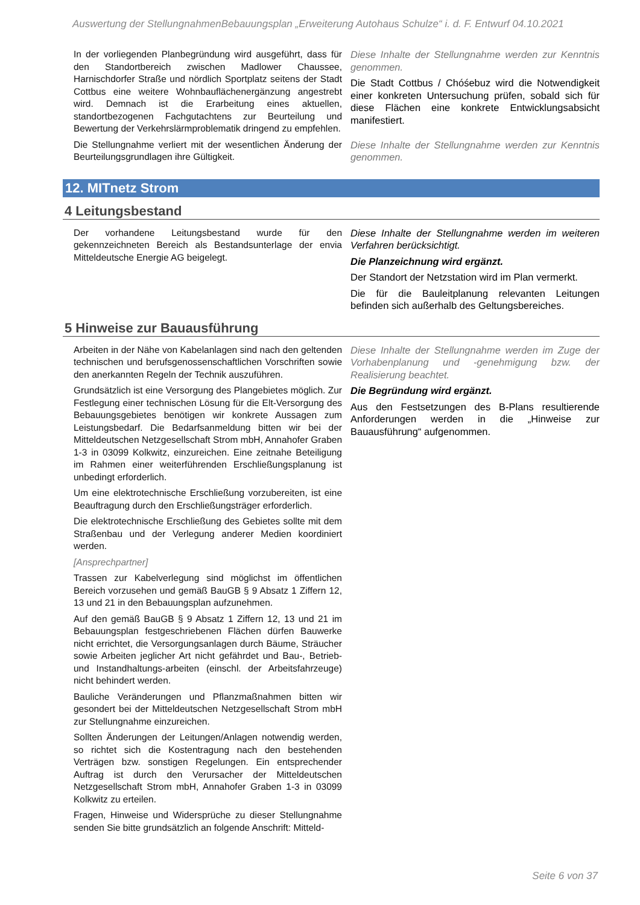Auswertung der StellungnahmenBebauungsplan „Erweiterung Autohaus Schulze“ i. d. F. Entwurf 04.10.2021
| In der vorliegenden Planbegründung wird ausgeführt, dass für den Standortbereich zwischen Madlower Chaussee, Harnischdorfer Straße und nördlich Sportplatz seitens der Stadt Cottbus eine weitere Wohnbauflächenergänzung angestrebt wird. Demnach ist die Erarbeitung eines aktuellen, standortbezogenen Fachgutachtens zur Beurteilung und Bewertung der Verkehrslärmproblematik dringend zu empfehlen. | Diese Inhalte der Stellungnahme werden zur Kenntnis genommen. Die Stadt Cottbus / Chóśebuz wird die Notwendigkeit einer konkreten Untersuchung prüfen, sobald sich für diese Flächen eine konkrete Entwicklungsabsicht manifestiert. |
| Die Stellungnahme verliert mit der wesentlichen Änderung der Beurteilungsgrundlagen ihre Gültigkeit. | Diese Inhalte der Stellungnahme werden zur Kenntnis genommen. |
12. MITnetz Strom
4 Leitungsbestand
| Der vorhandene Leitungsbestand wurde für den gekennzeichneten Bereich als Bestandsunterlage der envia Mitteldeutsche Energie AG beigelegt. | Diese Inhalte der Stellungnahme werden im weiteren Verfahren berücksichtigt. Die Planzeichnung wird ergänzt. Der Standort der Netzstation wird im Plan vermerkt. Die für die Bauleitplanung relevanten Leitungen befinden sich außerhalb des Geltungsbereiches. |
5 Hinweise zur Bauausführung
| Arbeiten in der Nähe von Kabelanlagen sind nach den geltenden technischen und berufsgenossenschaftlichen Vorschriften sowie den anerkannten Regeln der Technik auszuführen. Grundsätzlich ist eine Versorgung des Plangebietes möglich. Zur Festlegung einer technischen Lösung für die Elt-Versorgung des Bebauungsgebietes benötigen wir konkrete Aussagen zum Leistungsbedarf. Die Bedarfsanmeldung bitten wir bei der Mitteldeutschen Netzgesellschaft Strom mbH, Annahofer Graben 1-3 in 03099 Kolkwitz, einzureichen. Eine zeitnahe Beteiligung im Rahmen einer weiterführenden Erschließungsplanung ist unbedingt erforderlich. Um eine elektrotechnische Erschließung vorzubereiten, ist eine Beauftragung durch den Erschließungsträger erforderlich. Die elektrotechnische Erschließung des Gebietes sollte mit dem Straßenbau und der Verlegung anderer Medien koordiniert werden. [Ansprechpartner] Trassen zur Kabelverlegung sind möglichst im öffentlichen Bereich vorzusehen und gemäß BauGB § 9 Absatz 1 Ziffern 12, 13 und 21 in den Bebauungsplan aufzunehmen. Auf den gemäß BauGB § 9 Absatz 1 Ziffern 12, 13 und 21 im Bebauungsplan festgeschriebenen Flächen dürfen Bauwerke nicht errichtet, die Versorgungsanlagen durch Bäume, Sträucher sowie Arbeiten jeglicher Art nicht gefährdet und Bau-, Betrieb- und Instandhaltungs-arbeiten (einschl. der Arbeitsfahrzeuge) nicht behindert werden. Bauliche Veränderungen und Pflanzmaßnahmen bitten wir gesondert bei der Mitteldeutschen Netzgesellschaft Strom mbH zur Stellungnahme einzureichen. Sollten Änderungen der Leitungen/Anlagen notwendig werden, so richtet sich die Kostentragung nach den bestehenden Verträgen bzw. sonstigen Regelungen. Ein entsprechender Auftrag ist durch den Verursacher der Mitteldeutschen Netzgesellschaft Strom mbH, Annahofer Graben 1-3 in 03099 Kolkwitz zu erteilen. Fragen, Hinweise und Widersprüche zu dieser Stellungnahme senden Sie bitte grundsätzlich an folgende Anschrift: Mitteld- | Diese Inhalte der Stellungnahme werden im Zuge der Vorhabenplanung und -genehmigung bzw. der Realisierung beachtet. Die Begründung wird ergänzt. Aus den Festsetzungen des B-Plans resultierende Anforderungen werden in die „Hinweise zur Bauausführung“ aufgenommen. |
Seite 6 von 37